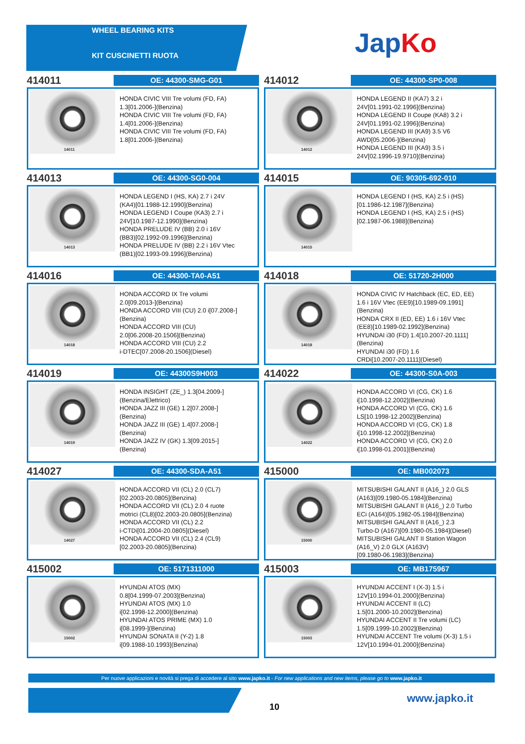WHEEL BEARING KITS
KIT CUSCINETTI RUOTA
JapKo
414011
OE: 44300-SMG-G01
14011
HONDA CIVIC VIII Tre volumi (FD, FA)
1.3[01.2006-](Benzina)
HONDA CIVIC VIII Tre volumi (FD, FA)
1.4[01.2006-](Benzina)
HONDA CIVIC VIII Tre volumi (FD, FA)
1.8[01.2006-](Benzina)
414012
OE: 44300-SP0-008
14012
HONDA LEGEND II (KA7) 3.2 i
24V[01.1991-02.1996](Benzina)
HONDA LEGEND II Coupe (KA8) 3.2 i
24V[01.1991-02.1996](Benzina)
HONDA LEGEND III (KA9) 3.5 V6
AWD[05.2006-](Benzina)
HONDA LEGEND III (KA9) 3.5 i
24V[02.1996-19.9710](Benzina)
414013
OE: 44300-SG0-004
14013
HONDA LEGEND I (HS, KA) 2.7 i 24V
(KA4)[01.1988-12.1990](Benzina)
HONDA LEGEND I Coupe (KA3) 2.7 i
24V[10.1987-12.1990](Benzina)
HONDA PRELUDE IV (BB) 2.0 i 16V
(BB3)[02.1992-09.1996](Benzina)
HONDA PRELUDE IV (BB) 2.2 i 16V Vtec
(BB1)[02.1993-09.1996](Benzina)
414015
OE: 90305-692-010
14015
HONDA LEGEND I (HS, KA) 2.5 i (HS)
[01.1986-12.1987](Benzina)
HONDA LEGEND I (HS, KA) 2.5 i (HS)
[02.1987-06.1988](Benzina)
414016
OE: 44300-TA0-A51
14018
HONDA ACCORD IX Tre volumi
2.0[09.2013-](Benzina)
HONDA ACCORD VIII (CU) 2.0 i[07.2008-]
(Benzina)
HONDA ACCORD VIII (CU)
2.0[06.2008-20.1506](Benzina)
HONDA ACCORD VIII (CU) 2.2
i-DTEC[07.2008-20.1506](Diesel)
414018
OE: 51720-2H000
14018
HONDA CIVIC IV Hatchback (EC, ED, EE)
1.6 i 16V Vtec (EE9)[10.1989-09.1991]
(Benzina)
HONDA CRX II (ED, EE) 1.6 i 16V Vtec
(EE8)[10.1989-02.1992](Benzina)
HYUNDAI i30 (FD) 1.4[10.2007-20.1111]
(Benzina)
HYUNDAI i30 (FD) 1.6
CRDi[10.2007-20.1111](Diesel)
414019
OE: 44300S9H003
14019
HONDA INSIGHT (ZE_) 1.3[04.2009-]
(Benzina/Elettrico)
HONDA JAZZ III (GE) 1.2[07.2008-]
(Benzina)
HONDA JAZZ III (GE) 1.4[07.2008-]
(Benzina)
HONDA JAZZ IV (GK) 1.3[09.2015-]
(Benzina)
414022
OE: 44300-S0A-003
14022
HONDA ACCORD VI (CG, CK) 1.6
i[10.1998-12.2002](Benzina)
HONDA ACCORD VI (CG, CK) 1.6
LS[10.1998-12.2002](Benzina)
HONDA ACCORD VI (CG, CK) 1.8
i[10.1998-12.2002](Benzina)
HONDA ACCORD VI (CG, CK) 2.0
i[10.1998-01.2001](Benzina)
414027
OE: 44300-SDA-A51
14027
HONDA ACCORD VII (CL) 2.0 (CL7)
[02.2003-20.0805](Benzina)
HONDA ACCORD VII (CL) 2.0 4 ruote
motrici (CL8)[02.2003-20.0805](Benzina)
HONDA ACCORD VII (CL) 2.2
i-CTDi[01.2004-20.0805](Diesel)
HONDA ACCORD VII (CL) 2.4 (CL9)
[02.2003-20.0805](Benzina)
415000
OE: MB002073
15000
MITSUBISHI GALANT II (A16_) 2.0 GLS
(A163)[09.1980-05.1984](Benzina)
MITSUBISHI GALANT II (A16_) 2.0 Turbo
ECi (A164)[05.1982-05.1984](Benzina)
MITSUBISHI GALANT II (A16_) 2.3
Turbo-D (A167)[09.1980-05.1984](Diesel)
MITSUBISHI GALANT II Station Wagon
(A16_V) 2.0 GLX (A163V)
[09.1980-06.1983](Benzina)
415002
OE: 5171311000
15002
HYUNDAI ATOS (MX)
0.8[04.1999-07.2003](Benzina)
HYUNDAI ATOS (MX) 1.0
i[02.1998-12.2000](Benzina)
HYUNDAI ATOS PRIME (MX) 1.0
i[08.1999-](Benzina)
HYUNDAI SONATA II (Y-2) 1.8
i[09.1988-10.1993](Benzina)
415003
OE: MB175967
15003
HYUNDAI ACCENT I (X-3) 1.5 i
12V[10.1994-01.2000](Benzina)
HYUNDAI ACCENT II (LC)
1.5[01.2000-10.2002](Benzina)
HYUNDAI ACCENT II Tre volumi (LC)
1.5[09.1999-10.2002](Benzina)
HYUNDAI ACCENT Tre volumi (X-3) 1.5 i
12V[10.1994-01.2000](Benzina)
Per nuove applicazioni e novità si prega di accedere al sito www.japko.it - For new applications and new items, please go to www.japko.it
10
www.japko.it